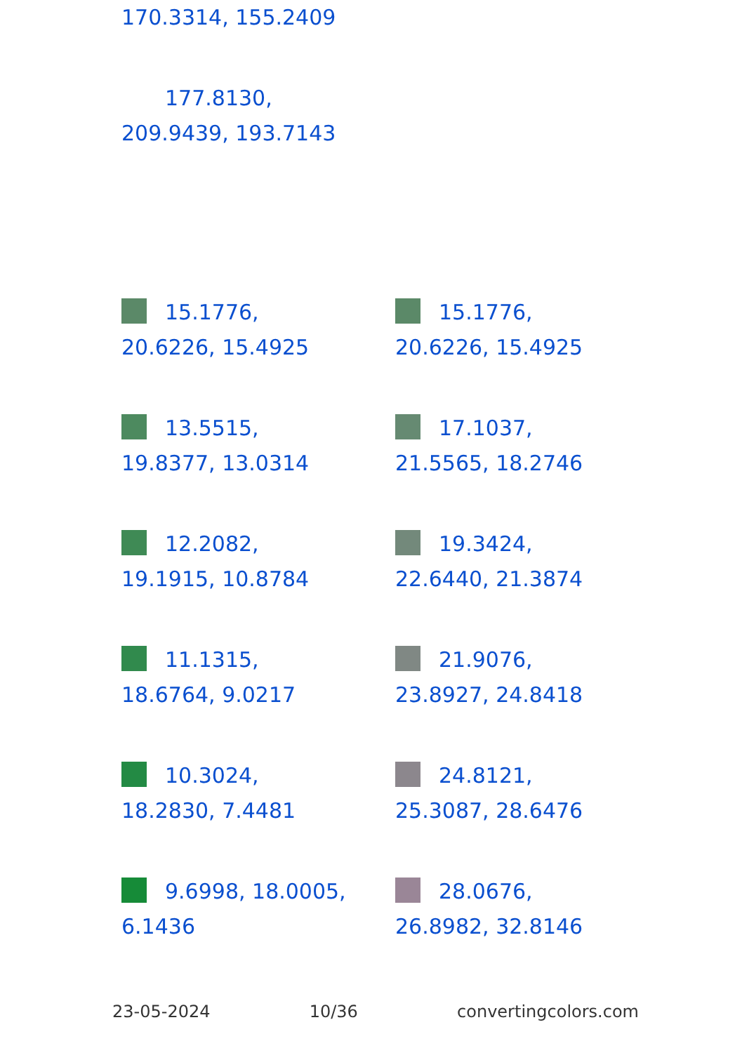170.3314, 155.2409
177.8130,
209.9439, 193.7143
15.1776, 20.6226, 15.4925
15.1776, 20.6226, 15.4925
13.5515, 19.8377, 13.0314
17.1037, 21.5565, 18.2746
12.2082, 19.1915, 10.8784
19.3424, 22.6440, 21.3874
11.1315, 18.6764, 9.0217
21.9076, 23.8927, 24.8418
10.3024, 18.2830, 7.4481
24.8121, 25.3087, 28.6476
9.6998, 18.0005, 6.1436
28.0676, 26.8982, 32.8146
23-05-2024 10/36 convertingcolors.com